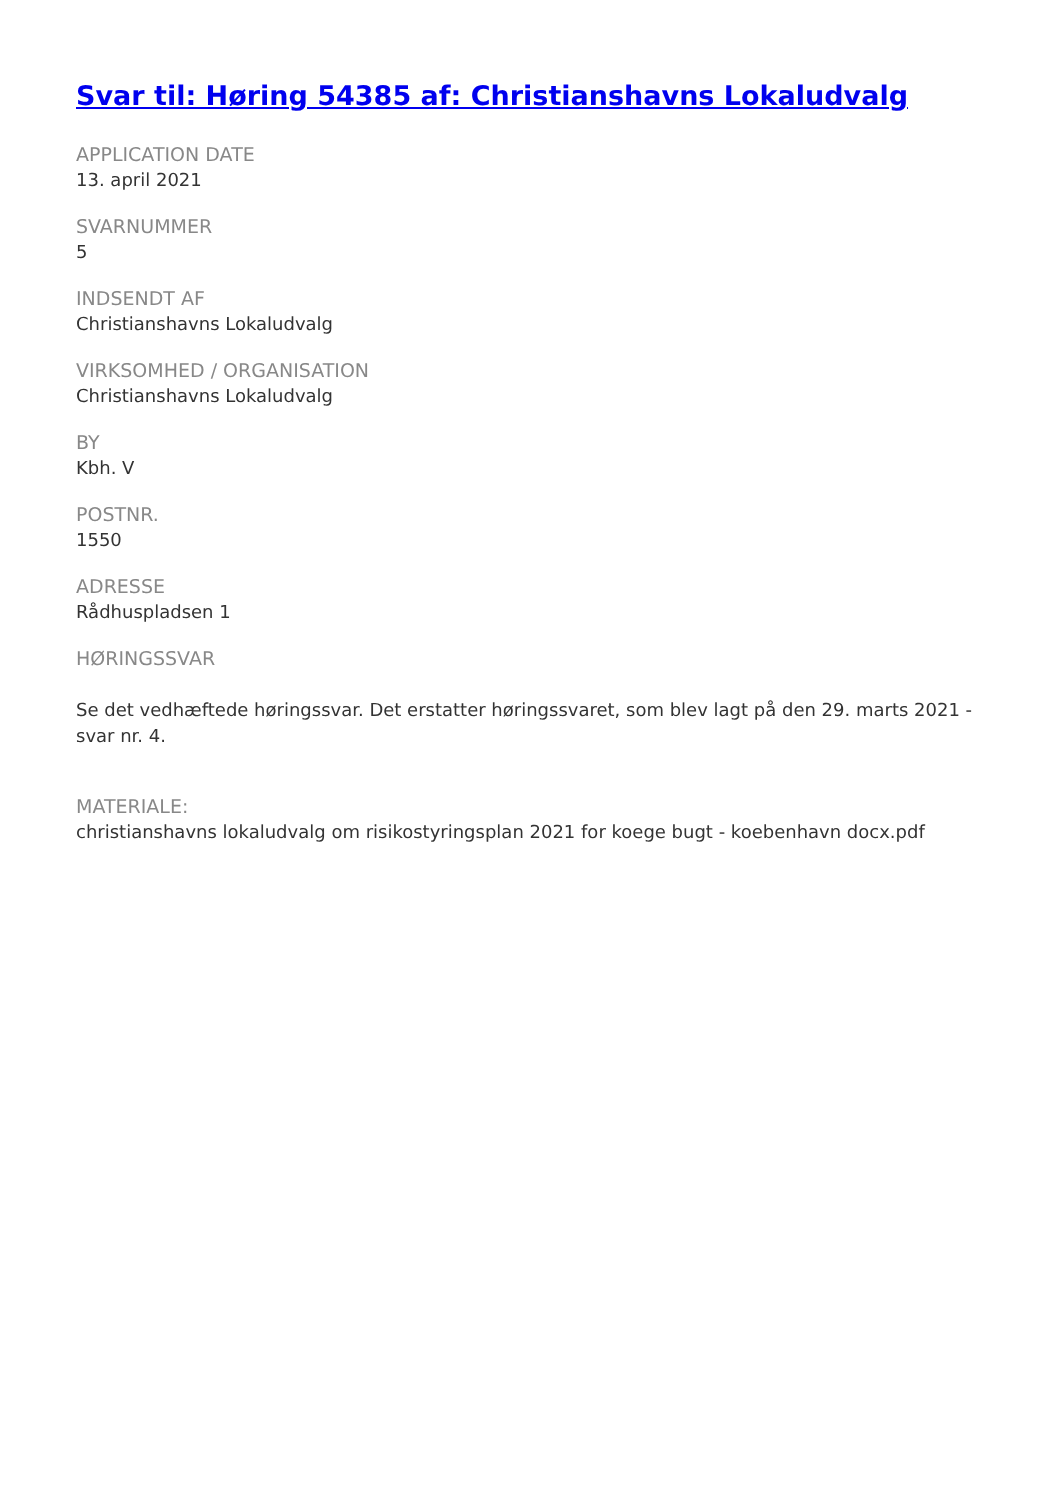Svar til: Høring 54385 af: Christianshavns Lokaludvalg
APPLICATION DATE
13. april 2021
SVARNUMMER
5
INDSENDT AF
Christianshavns Lokaludvalg
VIRKSOMHED / ORGANISATION
Christianshavns Lokaludvalg
BY
Kbh. V
POSTNR.
1550
ADRESSE
Rådhuspladsen 1
HØRINGSSVAR
Se det vedhæftede høringssvar. Det erstatter høringssvaret, som blev lagt på den 29. marts 2021 - svar nr. 4.
MATERIALE:
christianshavns lokaludvalg om risikostyringsplan 2021 for koege bugt - koebenhavn docx.pdf